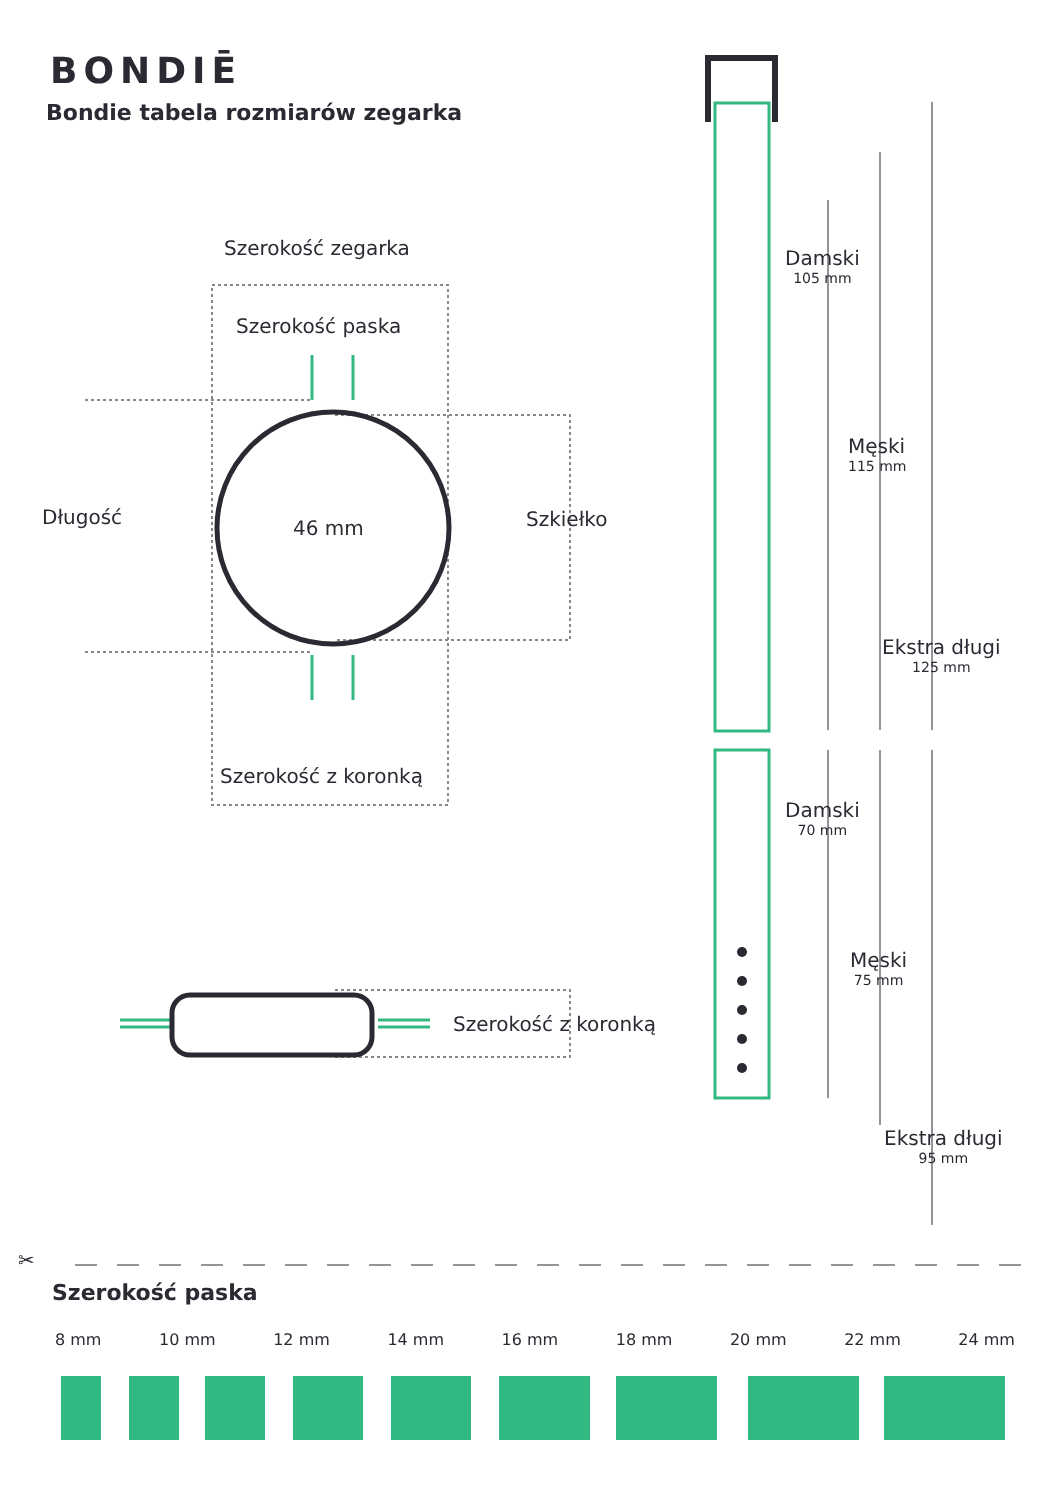BONDIĒ
Bondie tabela rozmiarów zegarka
✂
Szerokość zegarka
Szerokość paska
Długość 46 mm Szkiełko
Szerokość z koronką
Szerokość z koronką
Damski
105 mm
Męski
115 mm
Ekstra długi
125 mm
Damski
70 mm
Męski
75 mm
Ekstra długi
95 mm
Szerokość paska
8 mm 10 mm 12 mm 14 mm 16 mm 18 mm 20 mm 22 mm 24 mm